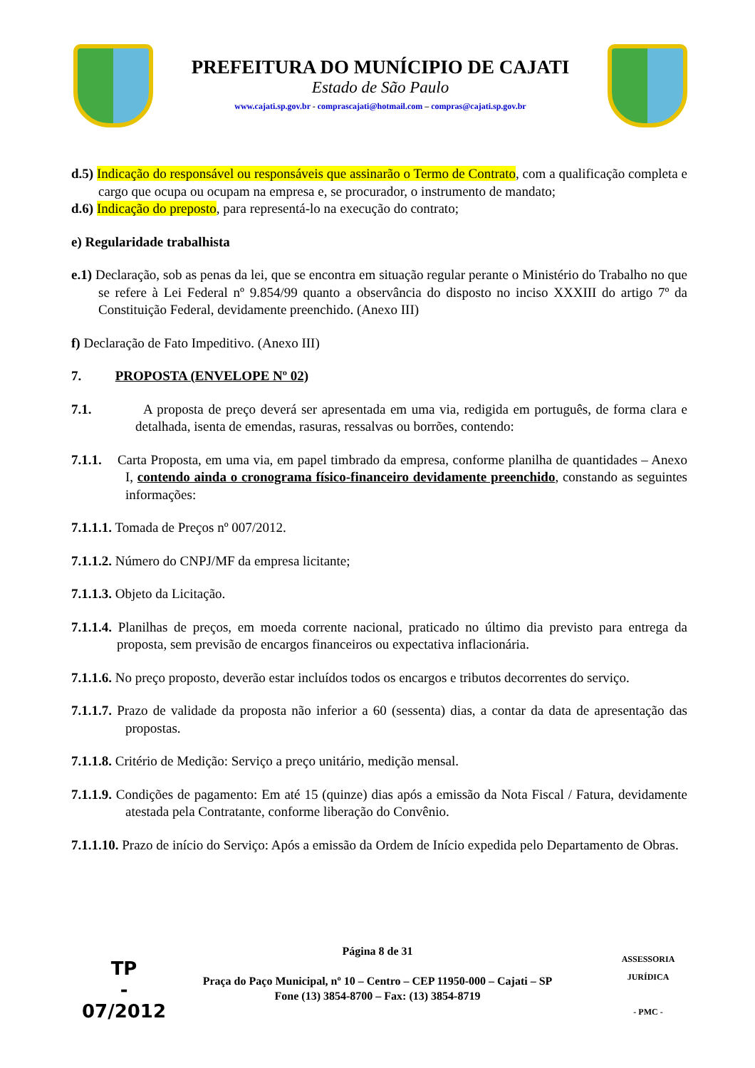PREFEITURA DO MUNÍCIPIO DE CAJATI
Estado de São Paulo
www.cajati.sp.gov.br - comprascajati@hotmail.com – compras@cajati.sp.gov.br
d.5) Indicação do responsável ou responsáveis que assinarão o Termo de Contrato, com a qualificação completa e cargo que ocupa ou ocupam na empresa e, se procurador, o instrumento de mandato;
d.6) Indicação do preposto, para representá-lo na execução do contrato;
e) Regularidade trabalhista
e.1) Declaração, sob as penas da lei, que se encontra em situação regular perante o Ministério do Trabalho no que se refere à Lei Federal nº 9.854/99 quanto a observância do disposto no inciso XXXIII do artigo 7º da Constituição Federal, devidamente preenchido. (Anexo III)
f) Declaração de Fato Impeditivo. (Anexo III)
7. PROPOSTA (ENVELOPE Nº 02)
7.1. A proposta de preço deverá ser apresentada em uma via, redigida em português, de forma clara e detalhada, isenta de emendas, rasuras, ressalvas ou borrões, contendo:
7.1.1. Carta Proposta, em uma via, em papel timbrado da empresa, conforme planilha de quantidades – Anexo I, contendo ainda o cronograma físico-financeiro devidamente preenchido, constando as seguintes informações:
7.1.1.1. Tomada de Preços nº 007/2012.
7.1.1.2. Número do CNPJ/MF da empresa licitante;
7.1.1.3. Objeto da Licitação.
7.1.1.4. Planilhas de preços, em moeda corrente nacional, praticado no último dia previsto para entrega da proposta, sem previsão de encargos financeiros ou expectativa inflacionária.
7.1.1.6. No preço proposto, deverão estar incluídos todos os encargos e tributos decorrentes do serviço.
7.1.1.7. Prazo de validade da proposta não inferior a 60 (sessenta) dias, a contar da data de apresentação das propostas.
7.1.1.8. Critério de Medição: Serviço a preço unitário, medição mensal.
7.1.1.9. Condições de pagamento: Em até 15 (quinze) dias após a emissão da Nota Fiscal / Fatura, devidamente atestada pela Contratante, conforme liberação do Convênio.
7.1.1.10. Prazo de início do Serviço: Após a emissão da Ordem de Início expedida pelo Departamento de Obras.
Página 8 de 31
Praça do Paço Municipal, nº 10 – Centro – CEP 11950-000 – Cajati – SP
Fone (13) 3854-8700 – Fax: (13) 3854-8719
TP
-
07/2012
ASSESSORIA JURÍDICA
- PMC -